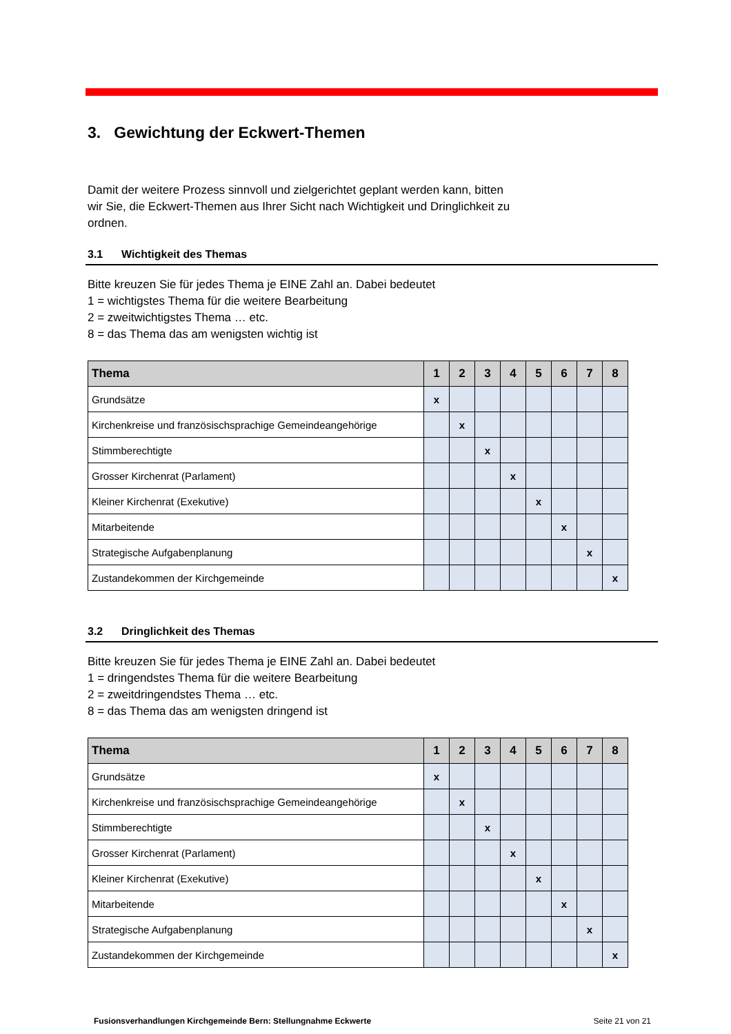3. Gewichtung der Eckwert-Themen
Damit der weitere Prozess sinnvoll und zielgerichtet geplant werden kann, bitten
wir Sie, die Eckwert-Themen aus Ihrer Sicht nach Wichtigkeit und Dringlichkeit zu
ordnen.
3.1 Wichtigkeit des Themas
Bitte kreuzen Sie für jedes Thema je EINE Zahl an. Dabei bedeutet
1 = wichtigstes Thema für die weitere Bearbeitung
2 = zweitwichtigstes Thema … etc.
8 = das Thema das am wenigsten wichtig ist
| Thema | 1 | 2 | 3 | 4 | 5 | 6 | 7 | 8 |
| --- | --- | --- | --- | --- | --- | --- | --- | --- |
| Grundsätze | x | | | | | | | |
| Kirchenkreise und französischsprachige Gemeindeangehörige | | x | | | | | | |
| Stimmberechtigte | | | x | | | | | |
| Grosser Kirchenrat (Parlament) | | | | x | | | | |
| Kleiner Kirchenrat (Exekutive) | | | | | x | | | |
| Mitarbeitende | | | | | | x | | |
| Strategische Aufgabenplanung | | | | | | | x | |
| Zustandekommen der Kirchgemeinde | | | | | | | | x |
3.2 Dringlichkeit des Themas
Bitte kreuzen Sie für jedes Thema je EINE Zahl an. Dabei bedeutet
1 = dringendstes Thema für die weitere Bearbeitung
2 = zweitdringendstes Thema … etc.
8 = das Thema das am wenigsten dringend ist
| Thema | 1 | 2 | 3 | 4 | 5 | 6 | 7 | 8 |
| --- | --- | --- | --- | --- | --- | --- | --- | --- |
| Grundsätze | x | | | | | | | |
| Kirchenkreise und französischsprachige Gemeindeangehörige | | x | | | | | | |
| Stimmberechtigte | | | x | | | | | |
| Grosser Kirchenrat (Parlament) | | | | x | | | | |
| Kleiner Kirchenrat (Exekutive) | | | | | x | | | |
| Mitarbeitende | | | | | | x | | |
| Strategische Aufgabenplanung | | | | | | | x | |
| Zustandekommen der Kirchgemeinde | | | | | | | | x |
Fusionsverhandlungen Kirchgemeinde Bern: Stellungnahme Eckwerte Seite 21 von 21